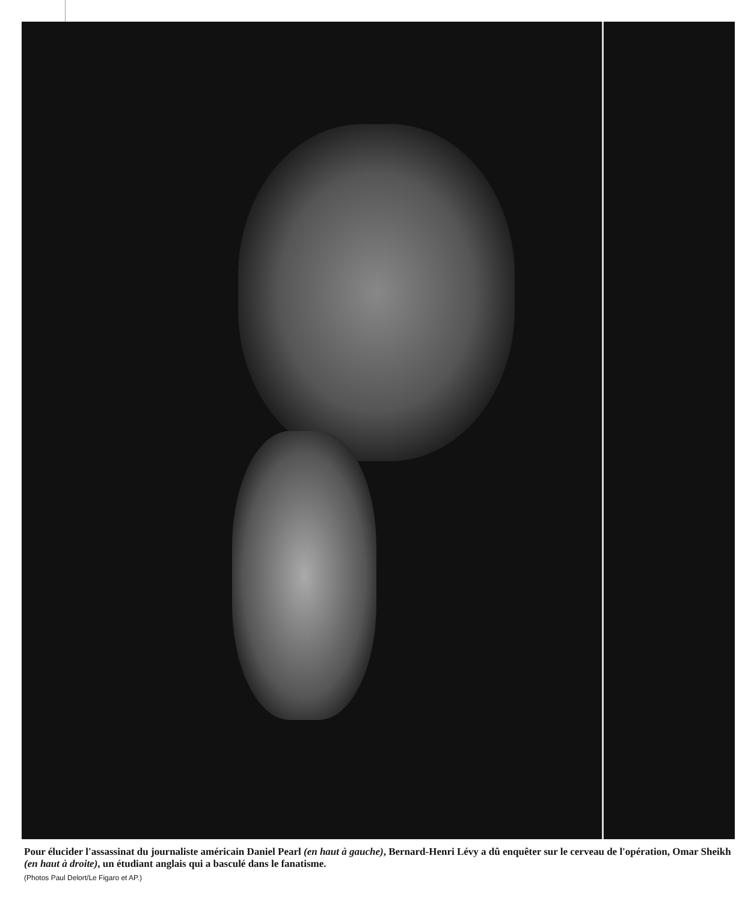Pour élucider l'assassinat du journaliste américain Daniel Pearl (en haut à gauche), Bernard-Henri Lévy a dû enquêter sur le cerveau de l'opération, Omar Sheikh (en haut à droite), un étudiant anglais qui a basculé dans le fanatisme.
(Photos Paul Delort/Le Figaro et AP.)